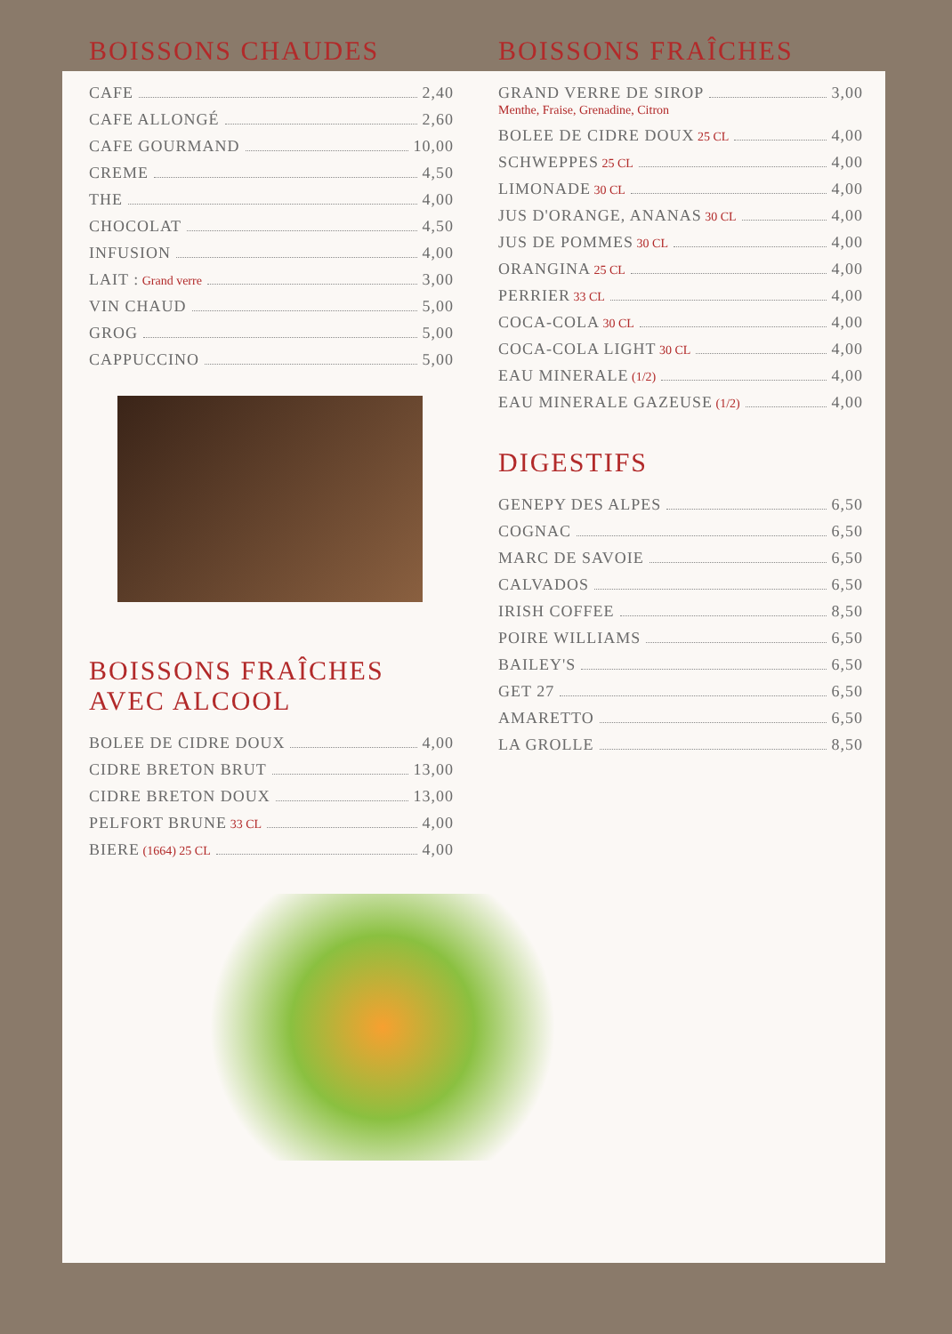BOISSONS CHAUDES
CAFE 2,40
CAFE ALLONGÉ 2,60
CAFE GOURMAND 10,00
CREME 4,50
THE 4,00
CHOCOLAT 4,50
INFUSION 4,00
LAIT : Grand verre 3,00
VIN CHAUD 5,00
GROG 5,00
CAPPUCCINO 5,00
BOISSONS FRAÎCHES
AVEC ALCOOL
BOLEE DE CIDRE DOUX 4,00
CIDRE BRETON BRUT 13,00
CIDRE BRETON DOUX 13,00
PELFORT BRUNE 33 CL 4,00
BIERE (1664) 25 CL 4,00
BOISSONS FRAÎCHES
GRAND VERRE DE SIROP 3,00
Menthe, Fraise, Grenadine, Citron
BOLEE DE CIDRE DOUX 25 CL 4,00
SCHWEPPES 25 CL 4,00
LIMONADE 30 CL 4,00
JUS D'ORANGE, ANANAS 30 CL 4,00
JUS DE POMMES 30 CL 4,00
ORANGINA 25 CL 4,00
PERRIER 33 CL 4,00
COCA-COLA 30 CL 4,00
COCA-COLA LIGHT 30 CL 4,00
EAU MINERALE (1/2) 4,00
EAU MINERALE GAZEUSE (1/2) 4,00
DIGESTIFS
GENEPY DES ALPES 6,50
COGNAC 6,50
MARC DE SAVOIE 6,50
CALVADOS 6,50
IRISH COFFEE 8,50
POIRE WILLIAMS 6,50
BAILEY'S 6,50
GET 27 6,50
AMARETTO 6,50
LA GROLLE 8,50